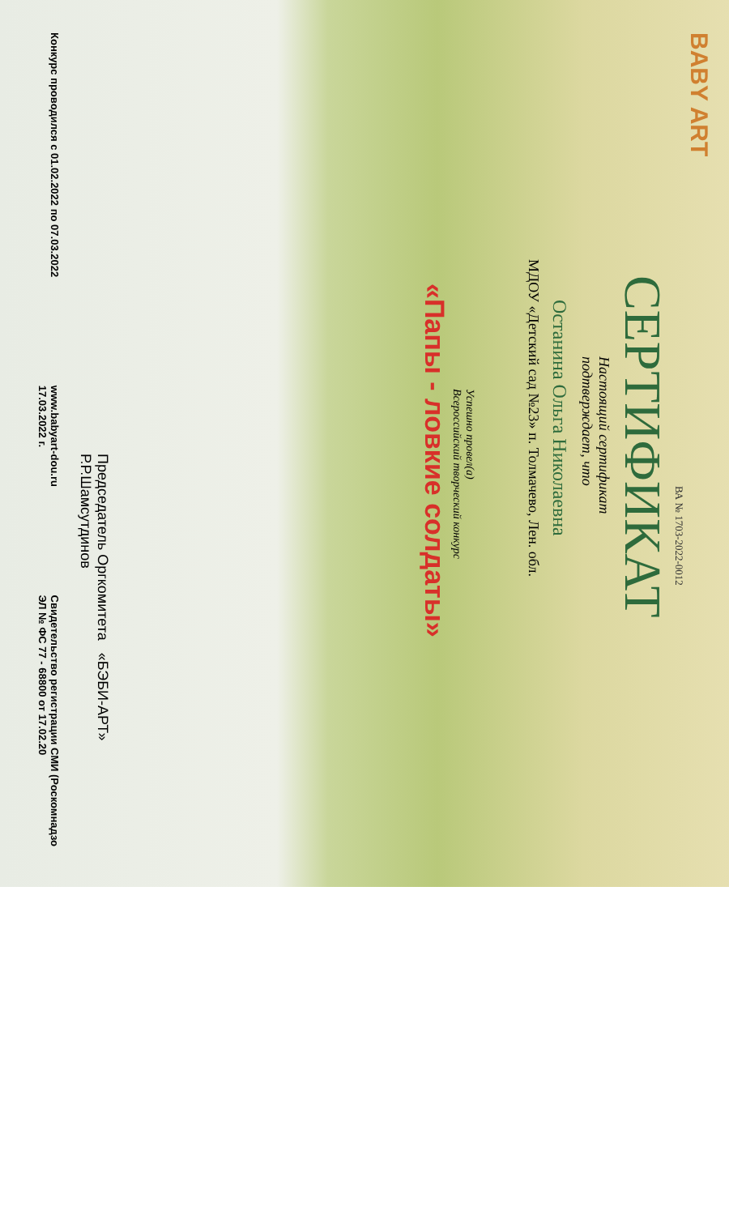BABY ART
ВА № 1703-2022-0012
СЕРТИФИКАТ
Настоящий сертификат
подтверждает, что
Останина Ольга Николаевна
МДОУ «Детский сад №23» п. Толмачево, Лен. обл.
Успешно провел(а)
Всероссийский творческий конкурс
«Папы - ловкие солдаты»
Председатель Оргкомитета «БЭБИ-АРТ» Р.Р.Шамсутдинов
Конкурс проводился с 01.02.2022 по 07.03.2022 www.babyart-dou.ru
17.03.2022 г. Свидетельство регистрации СМИ (Роскомнадзо
ЭЛ № ФС 77 - 68800 от 17.02.20